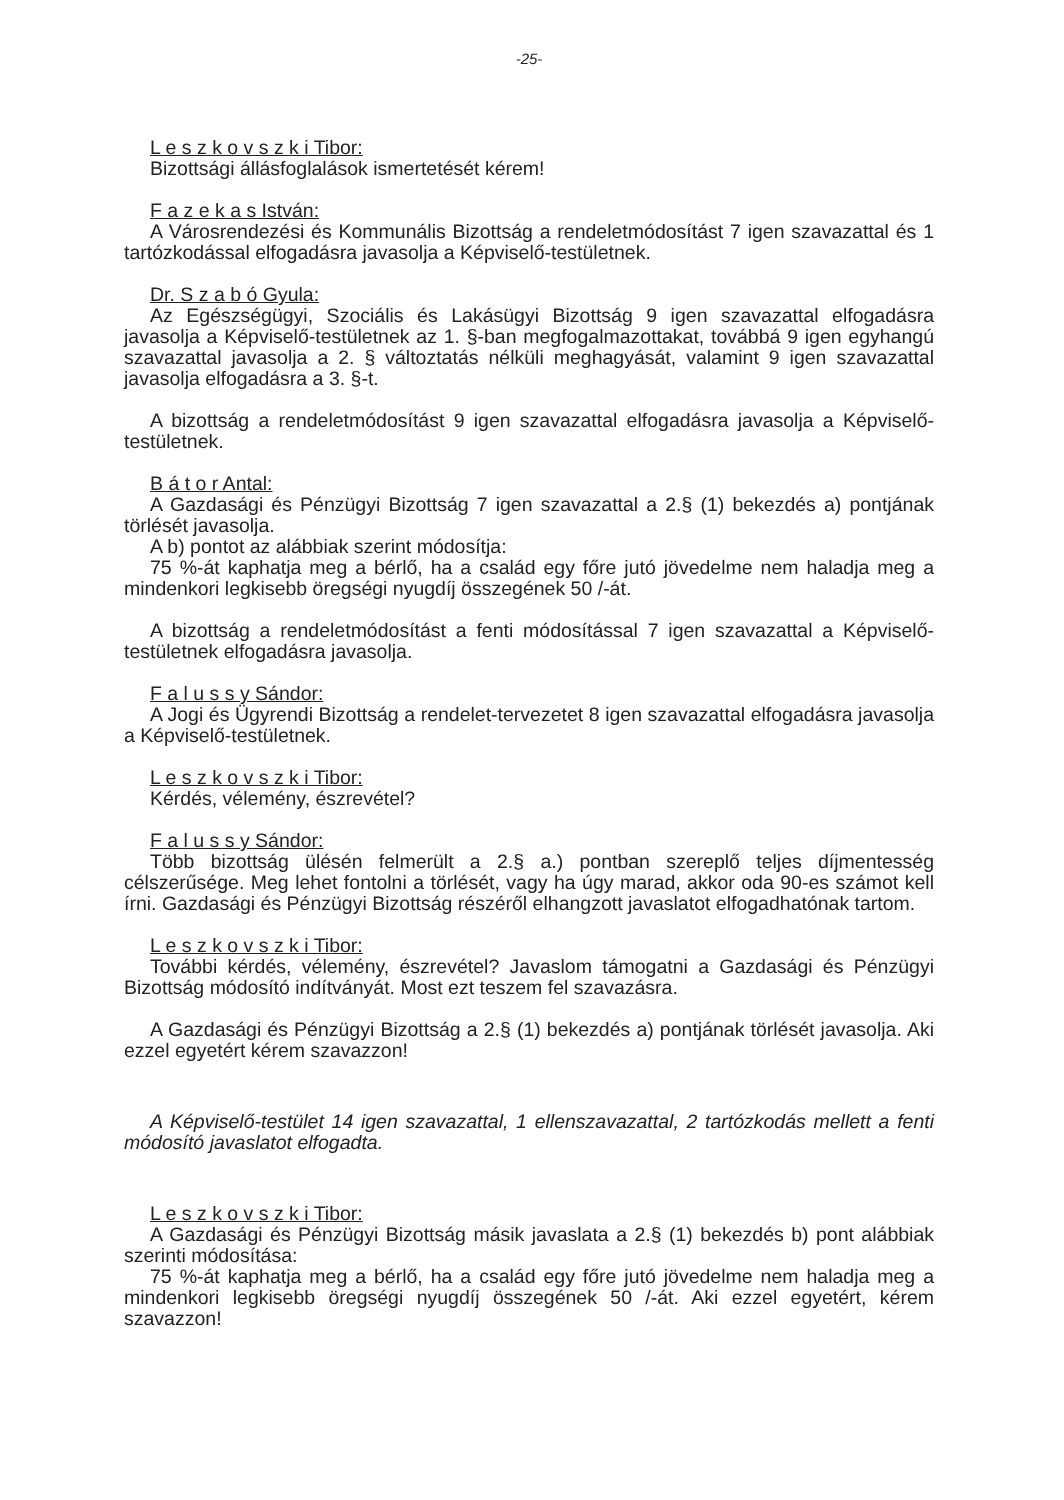-25-
L e s z k o v s z k i Tibor:
Bizottsági állásfoglalások ismertetését kérem!
F a z e k a s István:
A Városrendezési és Kommunális Bizottság a rendeletmódosítást 7 igen szavazattal és 1 tartózkodással elfogadásra javasolja a Képviselő-testületnek.
Dr. S z a b ó Gyula:
Az Egészségügyi, Szociális és Lakásügyi Bizottság 9 igen szavazattal elfogadásra javasolja a Képviselő-testületnek az 1. §-ban megfogalmazottakat, továbbá 9 igen egyhangú szavazattal javasolja a 2. § változtatás nélküli meghagyását, valamint 9 igen szavazattal javasolja elfogadásra a 3. §-t.
A bizottság a rendeletmódosítást 9 igen szavazattal elfogadásra javasolja a Képviselő-testületnek.
B á t o r Antal:
A Gazdasági és Pénzügyi Bizottság 7 igen szavazattal a 2.§ (1) bekezdés a) pontjának törlését javasolja.
A b) pontot az alábbiak szerint módosítja:
75 %-át kaphatja meg a bérlő, ha a család egy főre jutó jövedelme nem haladja meg a mindenkori legkisebb öregségi nyugdíj összegének 50 /-át.
A bizottság a rendeletmódosítást a fenti módosítással 7 igen szavazattal a Képviselő-testületnek elfogadásra javasolja.
F a l u s s y Sándor:
A Jogi és Ügyrendi Bizottság a rendelet-tervezetet 8 igen szavazattal elfogadásra javasolja a Képviselő-testületnek.
L e s z k o v s z k i Tibor:
Kérdés, vélemény, észrevétel?
F a l u s s y Sándor:
Több bizottság ülésén felmerült a 2.§ a.) pontban szereplő teljes díjmentesség célszerűsége. Meg lehet fontolni a törlését, vagy ha úgy marad, akkor oda 90-es számot kell írni. Gazdasági és Pénzügyi Bizottság részéről elhangzott javaslatot elfogadhatónak tartom.
L e s z k o v s z k i Tibor:
További kérdés, vélemény, észrevétel? Javaslom támogatni a Gazdasági és Pénzügyi Bizottság módosító indítványát. Most ezt teszem fel szavazásra.
A Gazdasági és Pénzügyi Bizottság a 2.§ (1) bekezdés a) pontjának törlését javasolja. Aki ezzel egyetért kérem szavazzon!
A Képviselő-testület 14 igen szavazattal, 1 ellenszavazattal, 2 tartózkodás mellett a fenti módosító javaslatot elfogadta.
L e s z k o v s z k i Tibor:
A Gazdasági és Pénzügyi Bizottság másik javaslata a 2.§ (1) bekezdés b) pont alábbiak szerinti módosítása:
75 %-át kaphatja meg a bérlő, ha a család egy főre jutó jövedelme nem haladja meg a mindenkori legkisebb öregségi nyugdíj összegének 50 /-át. Aki ezzel egyetért, kérem szavazzon!